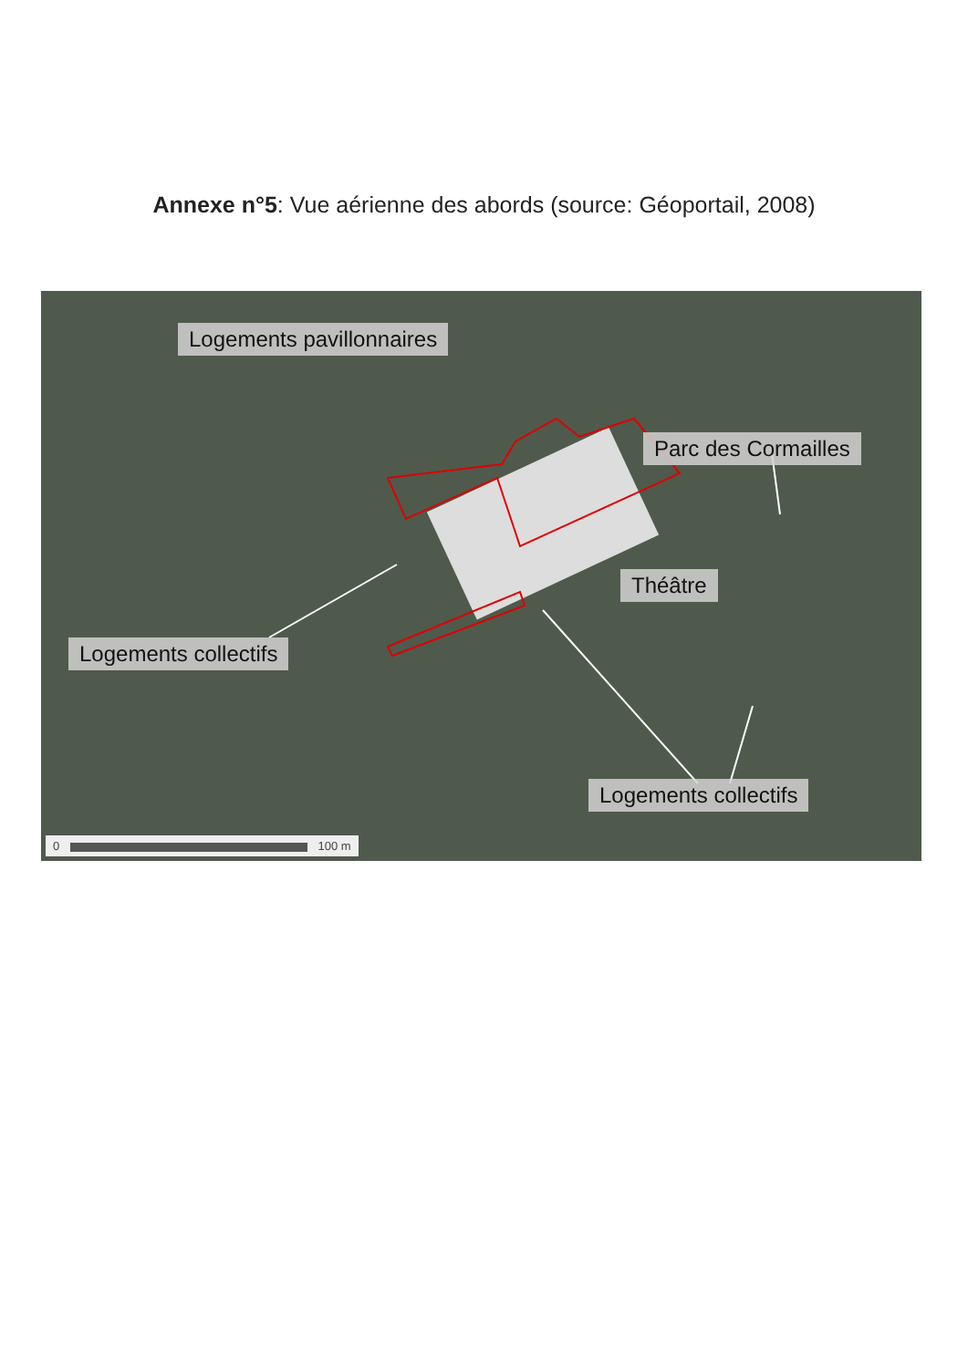Annexe n°5: Vue aérienne des abords (source: Géoportail, 2008)
Logements pavillonnaires
Parc des Cormailles
Théâtre
Logements collectifs
Logements collectifs
0 100 m